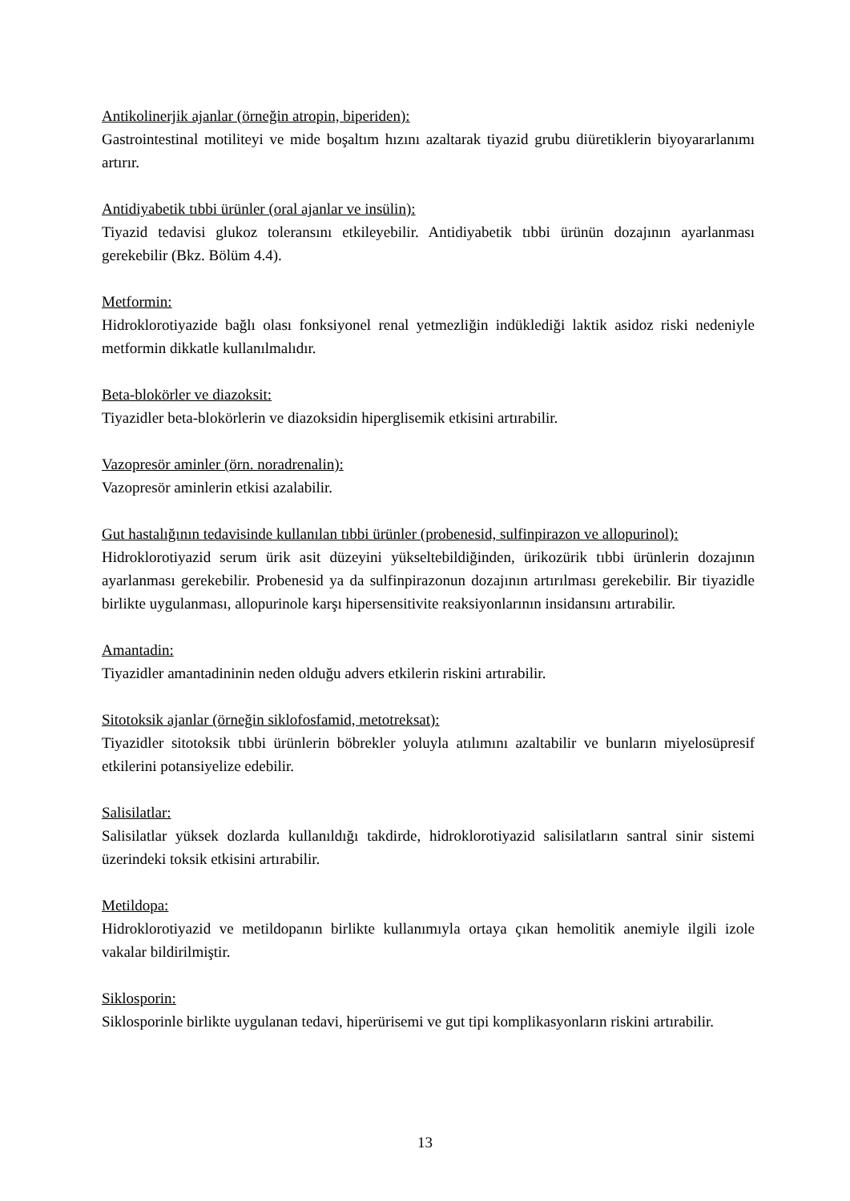Antikolinerjik ajanlar (örneğin atropin, biperiden):
Gastrointestinal motiliteyi ve mide boşaltım hızını azaltarak tiyazid grubu diüretiklerin biyoyararlanımı artırır.
Antidiyabetik tıbbi ürünler (oral ajanlar ve insülin):
Tiyazid tedavisi glukoz toleransını etkileyebilir. Antidiyabetik tıbbi ürünün dozajının ayarlanması gerekebilir (Bkz. Bölüm 4.4).
Metformin:
Hidroklorotiyazide bağlı olası fonksiyonel renal yetmezliğin indüklediği laktik asidoz riski nedeniyle metformin dikkatle kullanılmalıdır.
Beta-blokörler ve diazoksit:
Tiyazidler beta-blokörlerin ve diazoksidin hiperglisemik etkisini artırabilir.
Vazopresör aminler (örn. noradrenalin):
Vazopresör aminlerin etkisi azalabilir.
Gut hastalığının tedavisinde kullanılan tıbbi ürünler (probenesid, sulfinpirazon ve allopurinol):
Hidroklorotiyazid serum ürik asit düzeyini yükseltebildiğinden, ürikozürik tıbbi ürünlerin dozajının ayarlanması gerekebilir. Probenesid ya da sulfinpirazonun dozajının artırılması gerekebilir. Bir tiyazidle birlikte uygulanması, allopurinole karşı hipersensitivite reaksiyonlarının insidansını artırabilir.
Amantadin:
Tiyazidler amantadininin neden olduğu advers etkilerin riskini artırabilir.
Sitotoksik ajanlar (örneğin siklofosfamid, metotreksat):
Tiyazidler sitotoksik tıbbi ürünlerin böbrekler yoluyla atılımını azaltabilir ve bunların miyelosüpresif etkilerini potansiyelize edebilir.
Salisilatlar:
Salisilatlar yüksek dozlarda kullanıldığı takdirde, hidroklorotiyazid salisilatların santral sinir sistemi üzerindeki toksik etkisini artırabilir.
Metildopa:
Hidroklorotiyazid ve metildopanın birlikte kullanımıyla ortaya çıkan hemolitik anemiyle ilgili izole vakalar bildirilmiştir.
Siklosporin:
Siklosporinle birlikte uygulanan tedavi, hiperürisemi ve gut tipi komplikasyonların riskini artırabilir.
13